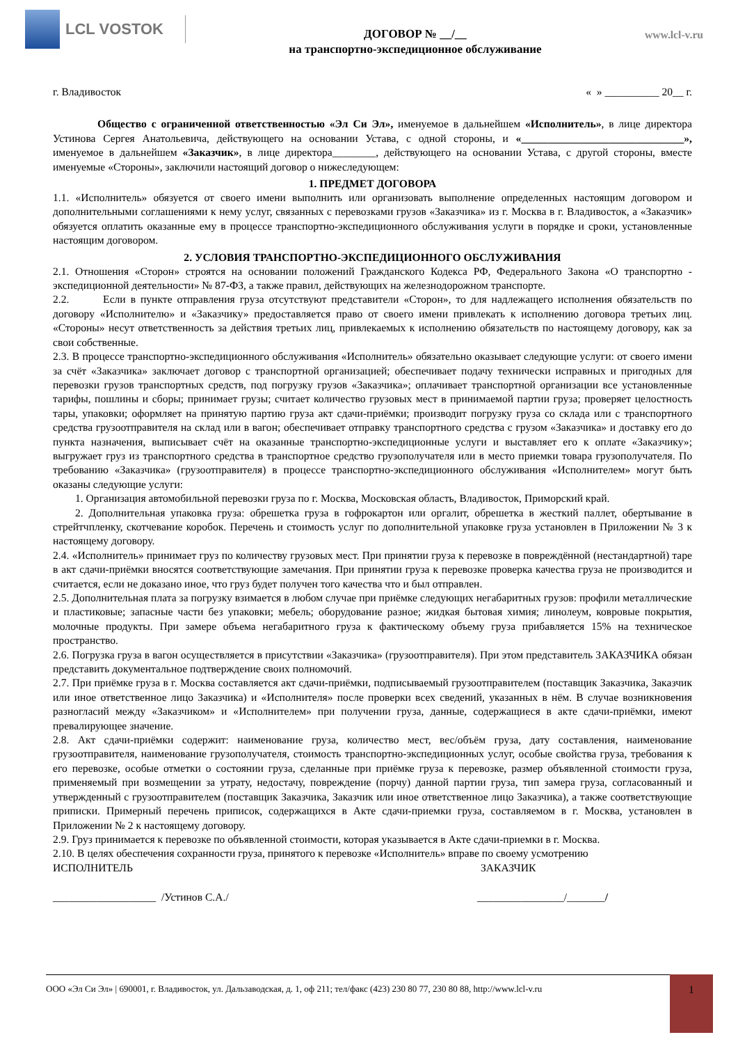LCL VOSTOK
ДОГОВОР № __/__
на транспортно-экспедиционное обслуживание
www.lcl-v.ru
г. Владивосток « » __________ 20__ г.
Общество с ограниченной ответственностью «Эл Си Эл», именуемое в дальнейшем «Исполнитель», в лице директора Устинова Сергея Анатольевича, действующего на основании Устава, с одной стороны, и «______________________________», именуемое в дальнейшем «Заказчик», в лице директора________, действующего на основании Устава, с другой стороны, вместе именуемые «Стороны», заключили настоящий договор о нижеследующем:
1. ПРЕДМЕТ ДОГОВОРА
1.1. «Исполнитель» обязуется от своего имени выполнить или организовать выполнение определенных настоящим договором и дополнительными соглашениями к нему услуг, связанных с перевозками грузов «Заказчика» из г. Москва в г. Владивосток, а «Заказчик» обязуется оплатить оказанные ему в процессе транспортно-экспедиционного обслуживания услуги в порядке и сроки, установленные настоящим договором.
2. УСЛОВИЯ ТРАНСПОРТНО-ЭКСПЕДИЦИОННОГО ОБСЛУЖИВАНИЯ
2.1. Отношения «Сторон» строятся на основании положений Гражданского Кодекса РФ, Федерального Закона «О транспортно - экспедиционной деятельности» № 87-ФЗ, а также правил, действующих на железнодорожном транспорте.
2.2. Если в пункте отправления груза отсутствуют представители «Сторон», то для надлежащего исполнения обязательств по договору «Исполнителю» и «Заказчику» предоставляется право от своего имени привлекать к исполнению договора третьих лиц. «Стороны» несут ответственность за действия третьих лиц, привлекаемых к исполнению обязательств по настоящему договору, как за свои собственные.
2.3. В процессе транспортно-экспедиционного обслуживания «Исполнитель» обязательно оказывает следующие услуги: от своего имени за счёт «Заказчика» заключает договор с транспортной организацией; обеспечивает подачу технически исправных и пригодных для перевозки грузов транспортных средств, под погрузку грузов «Заказчика»; оплачивает транспортной организации все установленные тарифы, пошлины и сборы; принимает грузы; считает количество грузовых мест в принимаемой партии груза; проверяет целостность тары, упаковки; оформляет на принятую партию груза акт сдачи-приёмки; производит погрузку груза со склада или с транспортного средства грузоотправителя на склад или в вагон; обеспечивает отправку транспортного средства с грузом «Заказчика» и доставку его до пункта назначения, выписывает счёт на оказанные транспортно-экспедиционные услуги и выставляет его к оплате «Заказчику»; выгружает груз из транспортного средства в транспортное средство грузополучателя или в место приемки товара грузополучателя. По требованию «Заказчика» (грузоотправителя) в процессе транспортно-экспедиционного обслуживания «Исполнителем» могут быть оказаны следующие услуги:
1. Организация автомобильной перевозки груза по г. Москва, Московская область, Владивосток, Приморский край.
2. Дополнительная упаковка груза: обрешетка груза в гофрокартон или оргалит, обрешетка в жесткий паллет, обертывание в стрейтчпленку, скотчевание коробок. Перечень и стоимость услуг по дополнительной упаковке груза установлен в Приложении № 3 к настоящему договору.
2.4. «Исполнитель» принимает груз по количеству грузовых мест. При принятии груза к перевозке в повреждённой (нестандартной) таре в акт сдачи-приёмки вносятся соответствующие замечания. При принятии груза к перевозке проверка качества груза не производится и считается, если не доказано иное, что груз будет получен того качества что и был отправлен.
2.5. Дополнительная плата за погрузку взимается в любом случае при приёмке следующих негабаритных грузов: профили металлические и пластиковые; запасные части без упаковки; мебель; оборудование разное; жидкая бытовая химия; линолеум, ковровые покрытия, молочные продукты. При замере объема негабаритного груза к фактическому объему груза прибавляется 15% на техническое пространство.
2.6. Погрузка груза в вагон осуществляется в присутствии «Заказчика» (грузоотправителя). При этом представитель ЗАКАЗЧИКА обязан представить документальное подтверждение своих полномочий.
2.7. При приёмке груза в г. Москва составляется акт сдачи-приёмки, подписываемый грузоотправителем (поставщик Заказчика, Заказчик или иное ответственное лицо Заказчика) и «Исполнителя» после проверки всех сведений, указанных в нём. В случае возникновения разногласий между «Заказчиком» и «Исполнителем» при получении груза, данные, содержащиеся в акте сдачи-приёмки, имеют превалирующее значение.
2.8. Акт сдачи-приёмки содержит: наименование груза, количество мест, вес/объём груза, дату составления, наименование грузоотправителя, наименование грузополучателя, стоимость транспортно-экспедиционных услуг, особые свойства груза, требования к его перевозке, особые отметки о состоянии груза, сделанные при приёмке груза к перевозке, размер объявленной стоимости груза, применяемый при возмещении за утрату, недостачу, повреждение (порчу) данной партии груза, тип замера груза, согласованный и утвержденный с грузоотправителем (поставщик Заказчика, Заказчик или иное ответственное лицо Заказчика), а также соответствующие приписки. Примерный перечень приписок, содержащихся в Акте сдачи-приемки груза, составляемом в г. Москва, установлен в Приложении № 2 к настоящему договору.
2.9. Груз принимается к перевозке по объявленной стоимости, которая указывается в Акте сдачи-приемки в г. Москва.
2.10. В целях обеспечения сохранности груза, принятого к перевозке «Исполнитель» вправе по своему усмотрению
ИСПОЛНИТЕЛЬ ЗАКАЗЧИК
___________________ /Устинов С.А./ ________________/_______/
ООО «Эл Си Эл» | 690001, г. Владивосток, ул. Дальзаводская, д. 1, оф 211; тел/факс (423) 230 80 77, 230 80 88, http://www.lcl-v.ru
1